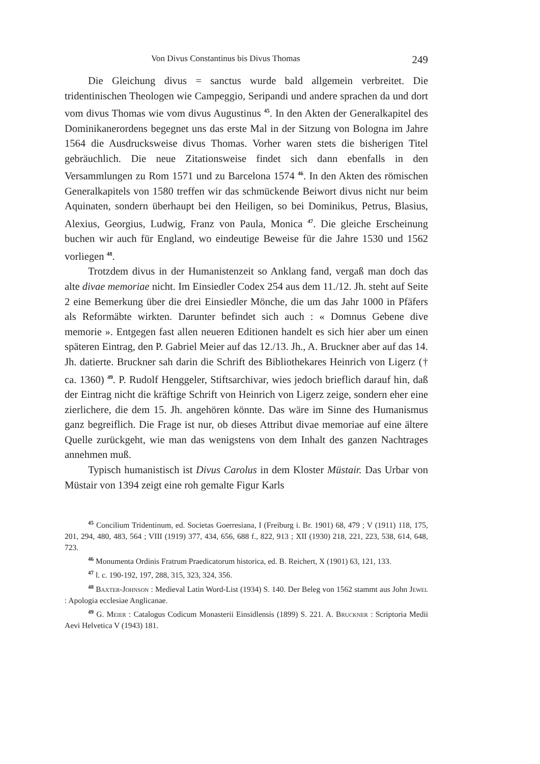Von Divus Constantinus bis Divus Thomas 249
Die Gleichung divus = sanctus wurde bald allgemein verbreitet. Die tridentinischen Theologen wie Campeggio, Seripandi und andere sprachen da und dort vom divus Thomas wie vom divus Augustinus <sup>45</sup>. In den Akten der Generalkapitel des Dominikanerordens begegnet uns das erste Mal in der Sitzung von Bologna im Jahre 1564 die Ausdrucksweise divus Thomas. Vorher waren stets die bisherigen Titel gebräuchlich. Die neue Zitationsweise findet sich dann ebenfalls in den Versammlungen zu Rom 1571 und zu Barcelona 1574 <sup>46</sup>. In den Akten des römischen Generalkapitels von 1580 treffen wir das schmückende Beiwort divus nicht nur beim Aquinaten, sondern überhaupt bei den Heiligen, so bei Dominikus, Petrus, Blasius, Alexius, Georgius, Ludwig, Franz von Paula, Monica <sup>47</sup>. Die gleiche Erscheinung buchen wir auch für England, wo eindeutige Beweise für die Jahre 1530 und 1562 vorliegen <sup>48</sup>.
Trotzdem divus in der Humanistenzeit so Anklang fand, vergaß man doch das alte divae memoriae nicht. Im Einsiedler Codex 254 aus dem 11./12. Jh. steht auf Seite 2 eine Bemerkung über die drei Einsiedler Mönche, die um das Jahr 1000 in Pfäfers als Reformäbte wirkten. Darunter befindet sich auch : « Domnus Gebene dive memorie ». Entgegen fast allen neueren Editionen handelt es sich hier aber um einen späteren Eintrag, den P. Gabriel Meier auf das 12./13. Jh., A. Bruckner aber auf das 14. Jh. datierte. Bruckner sah darin die Schrift des Bibliothekares Heinrich von Ligerz († ca. 1360) <sup>49</sup>. P. Rudolf Henggeler, Stiftsarchivar, wies jedoch brieflich darauf hin, daß der Eintrag nicht die kräftige Schrift von Heinrich von Ligerz zeige, sondern eher eine zierlichere, die dem 15. Jh. angehören könnte. Das wäre im Sinne des Humanismus ganz begreiflich. Die Frage ist nur, ob dieses Attribut divae memoriae auf eine ältere Quelle zurückgeht, wie man das wenigstens von dem Inhalt des ganzen Nachtrages annehmen muß.
Typisch humanistisch ist Divus Carolus in dem Kloster Müstair. Das Urbar von Müstair von 1394 zeigt eine roh gemalte Figur Karls
<sup>45</sup> Concilium Tridentinum, ed. Societas Goerresiana, I (Freiburg i. Br. 1901) 68, 479 ; V (1911) 118, 175, 201, 294, 480, 483, 564 ; VIII (1919) 377, 434, 656, 688 f., 822, 913 ; XII (1930) 218, 221, 223, 538, 614, 648, 723.
<sup>46</sup> Monumenta Ordinis Fratrum Praedicatorum historica, ed. B. Reichert, X (1901) 63, 121, 133.
<sup>47</sup> l. c. 190-192, 197, 288, 315, 323, 324, 356.
<sup>48</sup> Baxter-Johnson : Medieval Latin Word-List (1934) S. 140. Der Beleg von 1562 stammt aus John Jewel : Apologia ecclesiae Anglicanae.
<sup>49</sup> G. Meier : Catalogus Codicum Monasterii Einsidlensis (1899) S. 221. A. Bruckner : Scriptoria Medii Aevi Helvetica V (1943) 181.